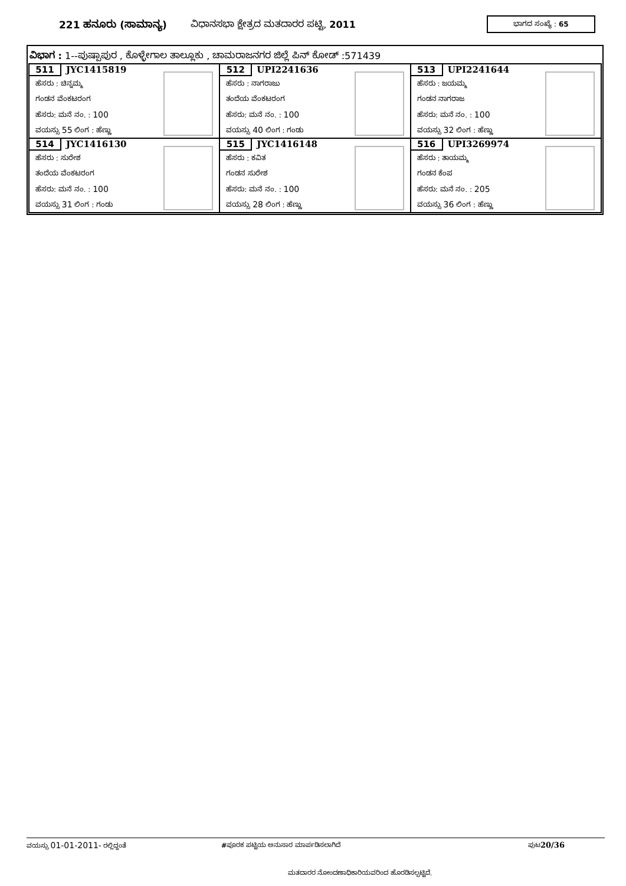221 ಹನೂರು (ಸಾಮಾನ್ಯ) ವಿಧಾನಸಭಾ ಕ್ಷೇತ್ರದ ಮತದಾರರ ಪಟ್ಟಿ, 2011 ಭಾಗದ ಸಂಖ್ಯೆ : 65
ವಿಭಾಗ : 1--ಪುಷ್ಪಾಪುರ , ಕೊಳ್ಳೇಗಾಲ ತಾಲ್ಲೂಕು , ಚಾಮರಾಜನಗರ ಜಿಲ್ಲೆ ಪಿನ್ ಕೋಡ್ :571439
| 511 JYC1415819 ಹೆಸರು : ಚಿನ್ನಮ್ಮ ಗಂಡನ ವೆಂಕಟರಂಗ ಹೆಸರು: ಮನೆ ನಂ. : 100 ವಯಸ್ಸು 55 ಲಿಂಗ : ಹೆಣ್ಣು | 512 UPI2241636 ಹೆಸರು : ನಾಗರಾಜು ತಂದೆಯ ವೆಂಕಟರಂಗ ಹೆಸರು: ಮನೆ ನಂ. : 100 ವಯಸ್ಸು 40 ಲಿಂಗ : ಗಂಡು | 513 UPI2241644 ಹೆಸರು : ಜಯಮ್ಮ ಗಂಡನ ನಾಗರಾಜ ಹೆಸರು: ಮನೆ ನಂ. : 100 ವಯಸ್ಸು 32 ಲಿಂಗ : ಹೆಣ್ಣು |
| 514 JYC1416130 ಹೆಸರು : ಸುರೇಶ ತಂದೆಯ ವೆಂಕಟರಂಗ ಹೆಸರು: ಮನೆ ನಂ. : 100 ವಯಸ್ಸು 31 ಲಿಂಗ : ಗಂಡು | 515 JYC1416148 ಹೆಸರು : ಕವಿತ ಗಂಡನ ಸುರೇಶ ಹೆಸರು: ಮನೆ ನಂ. : 100 ವಯಸ್ಸು 28 ಲಿಂಗ : ಹೆಣ್ಣು | 516 UPI3269974 ಹೆಸರು : ತಾಯಮ್ಮ ಗಂಡನ ಕೆಂಪ ಹೆಸರು: ಮನೆ ನಂ. : 205 ವಯಸ್ಸು 36 ಲಿಂಗ : ಹೆಣ್ಣು |
ವಯಸ್ಸು 01-01-2011- ರಲ್ಲಿದ್ದಂತೆ #ಪೂರಕ ಪಟ್ಟಿಯ ಅನುಸಾರ ಮಾರ್ಪಡಿಸಲಾಗಿದೆ ಪುಟ20/36
ಮತದಾರರ ನೋಂದಣಾಧಿಕಾರಿಯವರಿಂದ ಹೊರಡಿಸಲ್ಪಟ್ಟಿದೆ.